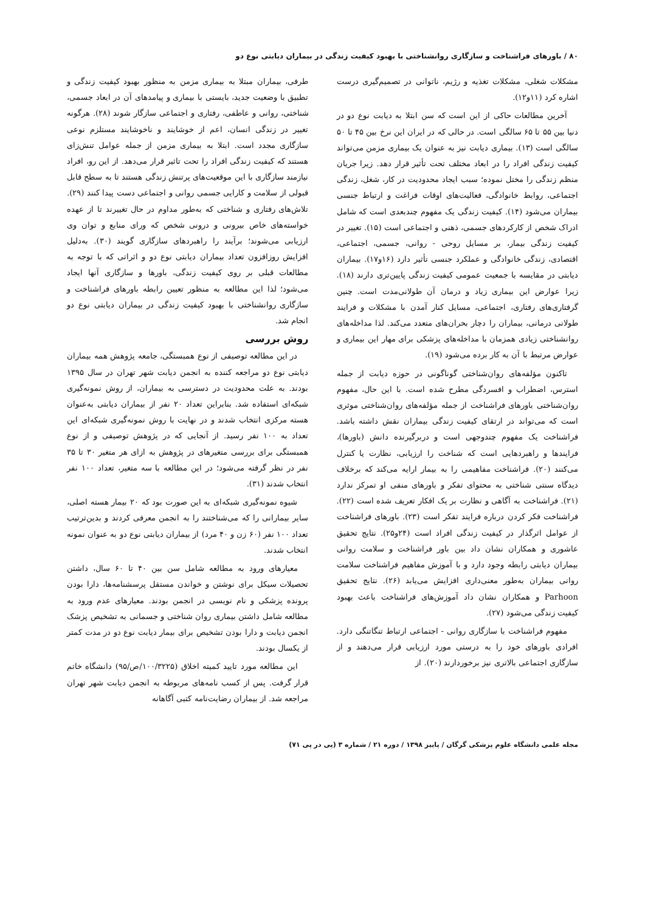۸۰ / باورهای فراشناخت و سازگاری روانشناختی با بهبود کیفیت زندگی در بیماران دیابتی نوع دو
مشکلات شغلی، مشکلات تغذیه و رژیم، ناتوانی در تصمیم‌گیری درست اشاره کرد (۱۱و۱۲).
آخرین مطالعات حاکی از این است که سن ابتلا به دیابت نوع دو در دنیا بین ۵۵ تا ۶۵ سالگی است. در حالی که در ایران این نرخ بین ۴۵ تا ۵۰ سالگی است (۱۳). بیماری دیابت نیز به عنوان یک بیماری مزمن می‌تواند کیفیت زندگی افراد را در ابعاد مختلف تحت تأثیر قرار دهد. زیرا جریان منظم زندگی را مختل نموده؛ سبب ایجاد محدودیت در کار، شغل، زندگی اجتماعی، روابط خانوادگی، فعالیت‌های اوقات فراغت و ارتباط جنسی بیماران می‌شود (۱۴). کیفیت زندگی یک مفهوم چندبعدی است که شامل ادراک شخص از کارکردهای جسمی، ذهنی و اجتماعی است (۱۵). تغییر در کیفیت زندگی بیمار، بر مسایل روحی - روانی، جسمی، اجتماعی، اقتصادی، زندگی خانوادگی و عملکرد جنسی تأثیر دارد (۱۶و۱۷). بیماران دیابتی در مقایسه با جمعیت عمومی کیفیت زندگی پایین‌تری دارند (۱۸). زیرا عوارض این بیماری زیاد و درمان آن طولانی‌مدت است. چنین گرفتاری‌های رفتاری، اجتماعی، مسایل کنار آمدن با مشکلات و فرایند طولانی درمانی، بیماران را دچار بحران‌های متعدد می‌کند. لذا مداخله‌های روانشناختی زیادی همزمان با مداخله‌های پزشکی برای مهار این بیماری و عوارض مرتبط با آن به کار برده می‌شود (۱۹).
تاکنون مؤلفه‌های روان‌شناختی گوناگونی در حوزه دیابت از جمله استرس، اضطراب و افسردگی مطرح شده است. با این حال، مفهوم روان‌شناختی باورهای فراشناخت از جمله مؤلفه‌های روان‌شناختی موثری است که می‌تواند در ارتقای کیفیت زندگی بیماران نقش داشته باشد. فراشناخت یک مفهوم چندوجهی است و دربرگیرنده دانش (باورها)، فرایندها و راهبردهایی است که شناخت را ارزیابی، نظارت یا کنترل می‌کنند (۲۰). فراشناخت مفاهیمی را به بیمار ارایه می‌کند که برخلاف دیدگاه سنتی شناختی به محتوای تفکر و باورهای منفی او تمرکز ندارد (۲۱). فراشناخت به آگاهی و نظارت بر یک افکار تعریف شده است (۲۲). فراشناخت فکر کردن درباره فرایند تفکر است (۲۳). باورهای فراشناخت از عوامل اثرگذار در کیفیت زندگی افراد است (۲۴و۲۵). نتایج تحقیق عاشوری و همکاران نشان داد بین باور فراشناخت و سلامت روانی بیماران دیابتی رابطه وجود دارد و با آموزش مفاهیم فراشناخت سلامت روانی بیماران به‌طور معنی‌داری افزایش می‌یابد (۲۶). نتایج تحقیق Parhoon و همکاران نشان داد آموزش‌های فراشناخت باعث بهبود کیفیت زندگی می‌شود (۲۷).
مفهوم فراشناخت با سازگاری روانی - اجتماعی ارتباط تنگاتنگی دارد. افرادی باورهای خود را به درستی مورد ارزیابی قرار می‌دهند و از سازگاری اجتماعی بالاتری نیز برخوردارند (۲۰). از
طرفی، بیماران مبتلا به بیماری مزمن به منظور بهبود کیفیت زندگی و تطبیق با وضعیت جدید، بایستی با بیماری و پیامدهای آن در ابعاد جسمی، شناختی، روانی و عاطفی، رفتاری و اجتماعی سازگار شوند (۲۸). هرگونه تغییر در زندگی انسان، اعم از خوشایند و ناخوشایند مستلزم نوعی سازگاری مجدد است. ابتلا به بیماری مزمن از جمله عوامل تنش‌زای هستند که کیفیت زندگی افراد را تحت تاثیر قرار می‌دهد. از این رو، افراد نیازمند سازگاری با این موقعیت‌های پرتنش زندگی هستند تا به سطح قابل قبولی از سلامت و کارایی جسمی روانی و اجتماعی دست پیدا کنند (۲۹). تلاش‌های رفتاری و شناختی که به‌طور مداوم در حال تغییرند تا از عهده خواسته‌های خاص بیرونی و درونی شخص که ورای منابع و توان وی ارزیابی می‌شوند؛ برآیند را راهبردهای سازگاری گویند (۳۰). به‌دلیل افزایش روزافزون تعداد بیماران دیابتی نوع دو و اثراتی که با توجه به مطالعات قبلی بر روی کیفیت زندگی، باورها و سازگاری آنها ایجاد می‌شود؛ لذا این مطالعه به منظور تعیین رابطه باورهای فراشناخت و سازگاری روانشناختی با بهبود کیفیت زندگی در بیماران دیابتی نوع دو انجام شد.
روش بررسی
در این مطالعه توصیفی از نوع همبستگی، جامعه پژوهش همه بیماران دیابتی نوع دو مراجعه کننده به انجمن دیابت شهر تهران در سال ۱۳۹۵ بودند. به علت محدودیت در دسترسی به بیماران، از روش نمونه‌گیری شبکه‌ای استفاده شد. بنابراین تعداد ۲۰ نفر از بیماران دیابتی به‌عنوان هسته مرکزی انتخاب شدند و در نهایت با روش نمونه‌گیری شبکه‌ای این تعداد به ۱۰۰ نفر رسید. از آنجایی که در پژوهش توصیفی و از نوع همبستگی برای بررسی متغیرهای در پژوهش به ازای هر متغیر ۳۰ تا ۳۵ نفر در نظر گرفته می‌شود؛ در این مطالعه با سه متغیر، تعداد ۱۰۰ نفر انتخاب شدند (۳۱).
شیوه نمونه‌گیری شبکه‌ای به این صورت بود که ۲۰ بیمار هسته اصلی، سایر بیمارانی را که می‌شناختند را به انجمن معرفی کردند و بدین‌ترتیب تعداد ۱۰۰ نفر (۶۰ زن و ۴۰ مرد) از بیماران دیابتی نوع دو به عنوان نمونه انتخاب شدند.
معیارهای ورود به مطالعه شامل سن بین ۴۰ تا ۶۰ سال، داشتن تحصیلات سیکل برای نوشتن و خواندن مستقل پرسشنامه‌ها، دارا بودن پرونده پزشکی و نام نویسی در انجمن بودند. معیارهای عدم ورود به مطالعه شامل داشتن بیماری روان شناختی و جسمانی به تشخیص پزشک انجمن دیابت و دارا بودن تشخیص برای بیمار دیابت نوع دو در مدت کمتر از یکسال بودند.
این مطالعه مورد تایید کمیته اخلاق (۱۰۰/۳۲۲۵/ص/۹۵) دانشگاه خاتم قرار گرفت. پس از کسب نامه‌های مربوطه به انجمن دیابت شهر تهران مراجعه شد. از بیماران رضایت‌نامه کتبی آگاهانه
مجله علمی دانشگاه علوم پزشکی گرگان / پاییز ۱۳۹۸ / دوره ۲۱ / شماره ۳ (پی در پی ۷۱)